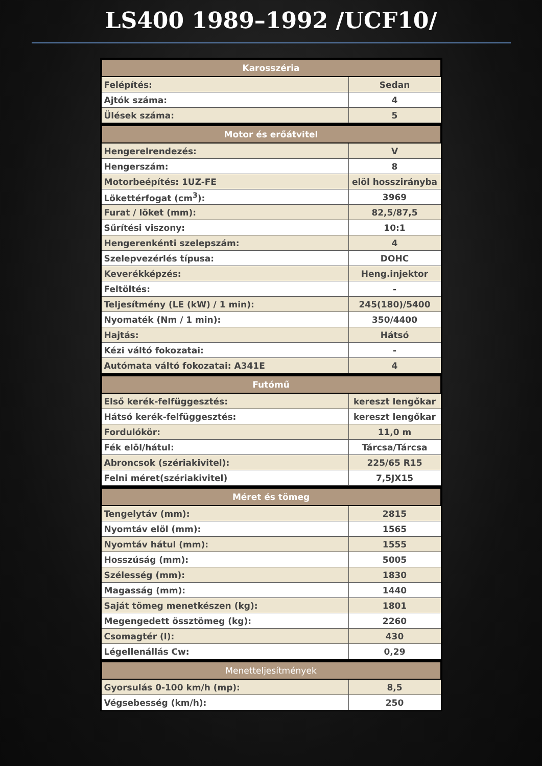LS400 1989–1992 /UCF10/
| Karosszéria | |
| --- | --- |
| Felépítés: | Sedan |
| Ajtók száma: | 4 |
| Ülések száma: | 5 |
| Motor és erőátvitel | |
| --- | --- |
| Hengerelrendezés: | V |
| Hengerszám: | 8 |
| Motorbeépítés: 1UZ-FE | elöl hosszirányba |
| Lökettérfogat (cm<sup>3</sup>): | 3969 |
| Furat / löket (mm): | 82,5/87,5 |
| Sűrítési viszony: | 10:1 |
| Hengerenkénti szelepszám: | 4 |
| Szelepvezérlés típusa: | DOHC |
| Keverékképzés: | Heng.injektor |
| Feltöltés: | - |
| Teljesítmény (LE (kW) / 1 min): | 245(180)/5400 |
| Nyomaték (Nm / 1 min): | 350/4400 |
| Hajtás: | Hátsó |
| Kézi váltó fokozatai: | - |
| Autómata váltó fokozatai: A341E | 4 |
| Futómű | |
| --- | --- |
| Első kerék-felfüggesztés: | kereszt lengőkar |
| Hátsó kerék-felfüggesztés: | kereszt lengőkar |
| Fordulókör: | 11,0 m |
| Fék elöl/hátul: | Tárcsa/Tárcsa |
| Abroncsok (szériakivitel): | 225/65 R15 |
| Felni méret(szériakivitel) | 7,5JX15 |
| Méret és tömeg | |
| --- | --- |
| Tengelytáv (mm): | 2815 |
| Nyomtáv elöl (mm): | 1565 |
| Nyomtáv hátul (mm): | 1555 |
| Hosszúság (mm): | 5005 |
| Szélesség (mm): | 1830 |
| Magasság (mm): | 1440 |
| Saját tömeg menetkészen (kg): | 1801 |
| Megengedett össztömeg (kg): | 2260 |
| Csomagtér (l): | 430 |
| Légellenállás Cw: | 0,29 |
| Menetteljesítmények | |
| --- | --- |
| Gyorsulás 0-100 km/h (mp): | 8,5 |
| Végsebesség (km/h): | 250 |